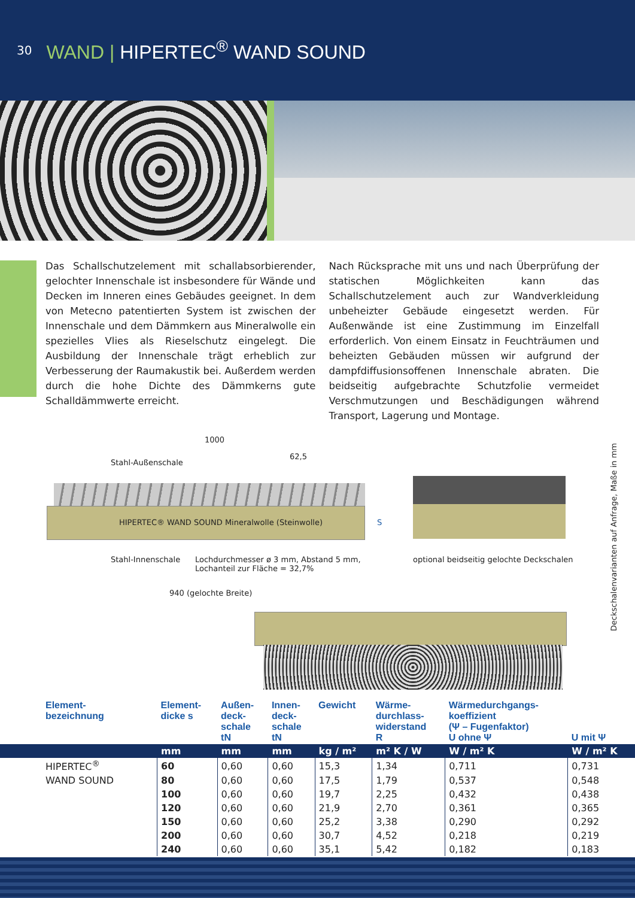30
WAND | HIPERTEC<sup>®</sup> WAND SOUND
Das Schallschutzelement mit schallabsorbierender, gelochter Innenschale ist insbesondere für Wände und Decken im Inneren eines Gebäudes geeignet. In dem von Metecno patentierten System ist zwischen der Innenschale und dem Dämmkern aus Mineralwolle ein spezielles Vlies als Rieselschutz eingelegt. Die Ausbildung der Innenschale trägt erheblich zur Verbesserung der Raumakustik bei. Außerdem werden durch die hohe Dichte des Dämmkerns gute Schalldämmwerte erreicht.
Nach Rücksprache mit uns und nach Überprüfung der statischen Möglichkeiten kann das Schallschutzelement auch zur Wandverkleidung unbeheizter Gebäude eingesetzt werden. Für Außenwände ist eine Zustimmung im Einzelfall erforderlich. Von einem Einsatz in Feuchträumen und beheizten Gebäuden müssen wir aufgrund der dampfdiffusionsoffenen Innenschale abraten. Die beidseitig aufgebrachte Schutzfolie vermeidet Verschmutzungen und Beschädigungen während Transport, Lagerung und Montage.
1000
Stahl-Außenschale
62,5
HIPERTEC® WAND SOUND Mineralwolle (Steinwolle)
S
Stahl-Innenschale
Lochdurchmesser ø 3 mm, Abstand 5 mm,
Lochanteil zur Fläche = 32,7%
optional beidseitig gelochte Deckschalen
940 (gelochte Breite)
Deckschalenvarianten auf Anfrage, Maße in mm
| Element- bezeichnung | Element- dicke s | Außen- deck- schale tN | Innen- deck- schale tN | Gewicht | Wärme- durchlass- widerstand R | Wärmedurchgangs- koeffizient (Ψ – Fugenfaktor) U ohne Ψ | U mit Ψ |
| --- | --- | --- | --- | --- | --- | --- | --- |
| | mm | mm | mm | kg / m² | m² K / W | W / m² K | W / m² K |
| HIPERTEC<sup>®</sup> | 60 | 0,60 | 0,60 | 15,3 | 1,34 | 0,711 | 0,731 |
| WAND SOUND | 80 | 0,60 | 0,60 | 17,5 | 1,79 | 0,537 | 0,548 |
| | 100 | 0,60 | 0,60 | 19,7 | 2,25 | 0,432 | 0,438 |
| | 120 | 0,60 | 0,60 | 21,9 | 2,70 | 0,361 | 0,365 |
| | 150 | 0,60 | 0,60 | 25,2 | 3,38 | 0,290 | 0,292 |
| | 200 | 0,60 | 0,60 | 30,7 | 4,52 | 0,218 | 0,219 |
| | 240 | 0,60 | 0,60 | 35,1 | 5,42 | 0,182 | 0,183 |